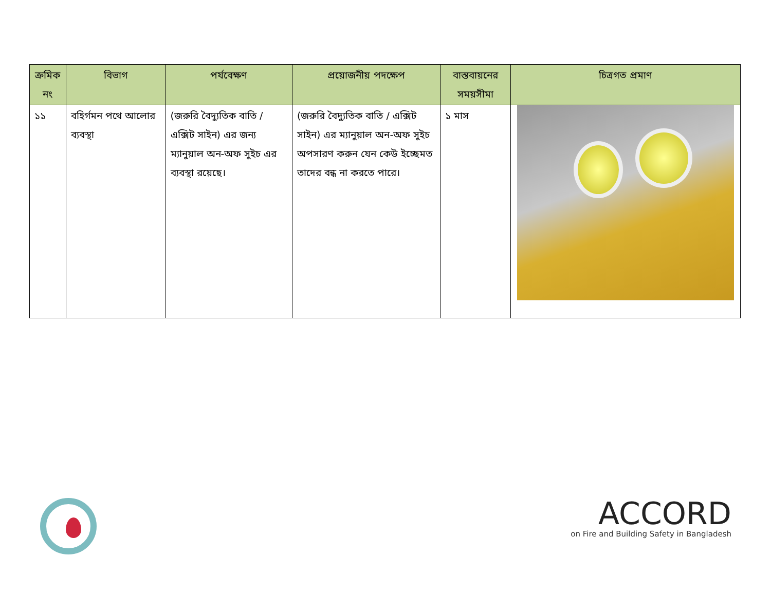| ক্রমিক নং | বিভাগ | পর্যবেক্ষণ | প্রয়োজনীয় পদক্ষেপ | বাস্তবায়নের সময়সীমা | চিত্রগত প্রমাণ |
| --- | --- | --- | --- | --- | --- |
| ১১ | বহির্গমন পথে আলোর ব্যবস্থা | (জরুরি বৈদ্যুতিক বাতি / এক্সিট সাইন) এর জন্য ম্যানুয়াল অন-অফ সুইচ এর ব্যবস্থা রয়েছে। | (জরুরি বৈদ্যুতিক বাতি / এক্সিট সাইন) এর ম্যানুয়াল অন-অফ সুইচ অপসারণ করুন যেন কেউ ইচ্ছেমত তাদের বন্ধ না করতে পারে। | ১ মাস | |
ACCORD
on Fire and Building Safety in Bangladesh